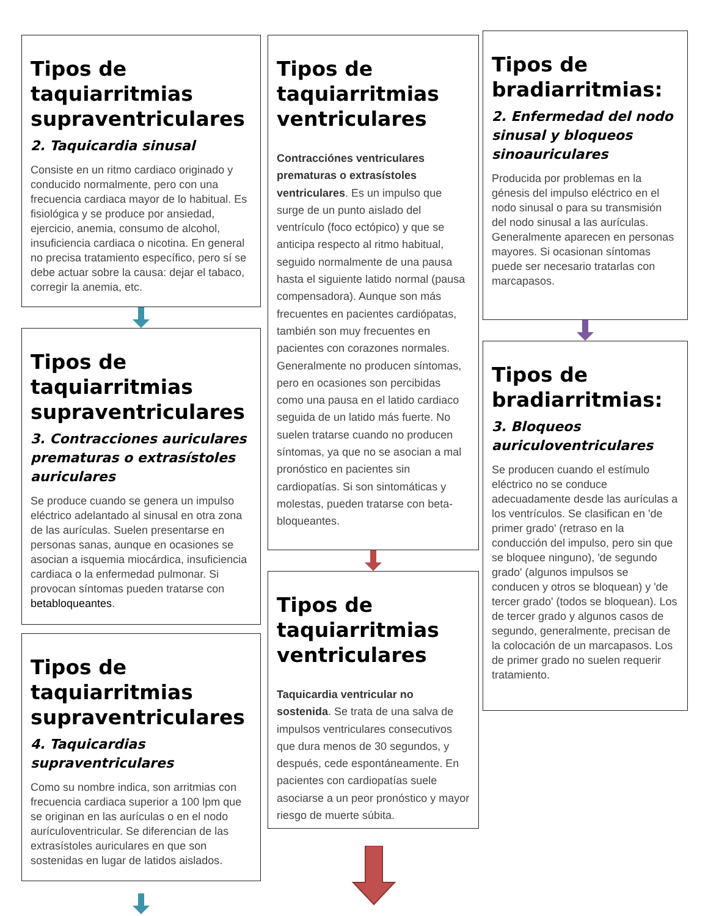Tipos de taquiarritmias supraventriculares
2. Taquicardia sinusal
Consiste en un ritmo cardiaco originado y conducido normalmente, pero con una frecuencia cardiaca mayor de lo habitual. Es fisiológica y se produce por ansiedad, ejercicio, anemia, consumo de alcohol, insuficiencia cardiaca o nicotina. En general no precisa tratamiento específico, pero sí se debe actuar sobre la causa: dejar el tabaco, corregir la anemia, etc.
Tipos de taquiarritmias supraventriculares
3. Contracciones auriculares prematuras o extrasístoles auriculares
Se produce cuando se genera un impulso eléctrico adelantado al sinusal en otra zona de las aurículas. Suelen presentarse en personas sanas, aunque en ocasiones se asocian a isquemia miocárdica, insuficiencia cardiaca o la enfermedad pulmonar. Si provocan síntomas pueden tratarse con betabloqueantes.
Tipos de taquiarritmias supraventriculares
4. Taquicardias supraventriculares
Como su nombre indica, son arritmias con frecuencia cardiaca superior a 100 lpm que se originan en las aurículas o en el nodo aurículoventricular. Se diferencian de las extrasístoles auriculares en que son sostenidas en lugar de latidos aislados.
Tipos de taquiarritmias ventriculares
Contracciónes ventriculares prematuras o extrasístoles ventriculares. Es un impulso que surge de un punto aislado del ventrículo (foco ectópico) y que se anticipa respecto al ritmo habitual, seguido normalmente de una pausa hasta el siguiente latido normal (pausa compensadora). Aunque son más frecuentes en pacientes cardiópatas, también son muy frecuentes en pacientes con corazones normales. Generalmente no producen síntomas, pero en ocasiones son percibidas como una pausa en el latido cardiaco seguida de un latido más fuerte. No suelen tratarse cuando no producen síntomas, ya que no se asocian a mal pronóstico en pacientes sin cardiopatías. Si son sintomáticas y molestas, pueden tratarse con beta-bloqueantes.
Tipos de taquiarritmias ventriculares
Taquicardia ventricular no sostenida. Se trata de una salva de impulsos ventriculares consecutivos que dura menos de 30 segundos, y después, cede espontáneamente. En pacientes con cardiopatías suele asociarse a un peor pronóstico y mayor riesgo de muerte súbita.
Tipos de bradiarritmias:
2. Enfermedad del nodo sinusal y bloqueos sinoauriculares
Producida por problemas en la génesis del impulso eléctrico en el nodo sinusal o para su transmisión del nodo sinusal a las aurículas. Generalmente aparecen en personas mayores. Si ocasionan síntomas puede ser necesario tratarlas con marcapasos.
Tipos de bradiarritmias:
3. Bloqueos auriculoventriculares
Se producen cuando el estímulo eléctrico no se conduce adecuadamente desde las aurículas a los ventrículos. Se clasifican en 'de primer grado' (retraso en la conducción del impulso, pero sin que se bloquee ninguno), 'de segundo grado' (algunos impulsos se conducen y otros se bloquean) y 'de tercer grado' (todos se bloquean). Los de tercer grado y algunos casos de segundo, generalmente, precisan de la colocación de un marcapasos. Los de primer grado no suelen requerir tratamiento.